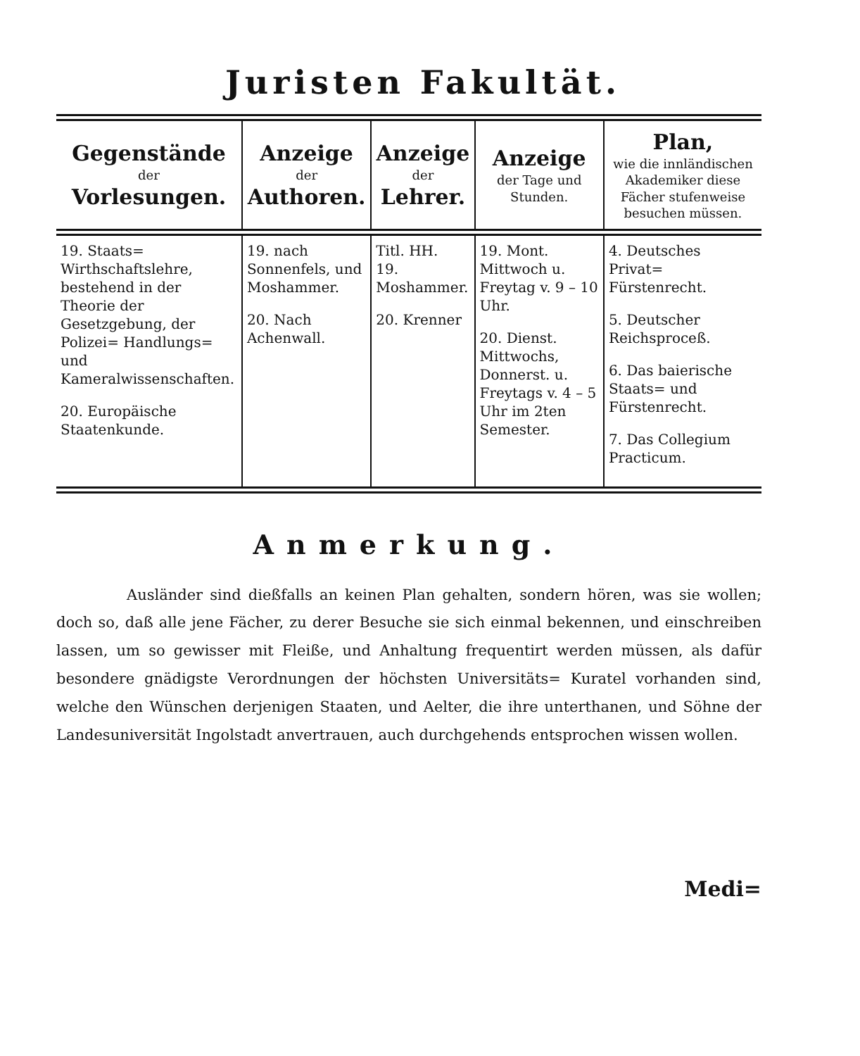Juristen Fakultät.
| Gegenstände der Vorlesungen. | Anzeige der Authoren. | Anzeige der Lehrer. | Anzeige der Tage und Stunden. | Plan, wie die innländischen Akademiker diese Fächer stufenweise besuchen müssen. |
| --- | --- | --- | --- | --- |
| 19. Staats= Wirthschaftslehre, bestehend in der Theorie der Gesetzgebung, der Polizei= Handlungs= und Kameralwissenschaften. 20. Europäische Staatenkunde. | 19. nach Sonnenfels, und Moshammer. 20. Nach Achenwall. | Titl. HH. 19. Moshammer. 20. Krenner | 19. Mont. Mittwoch u. Freytag v. 9 – 10 Uhr. 20. Dienst. Mittwochs, Donnerst. u. Freytags v. 4 – 5 Uhr im 2ten Semester. | 4. Deutsches Privat= Fürstenrecht. 5. Deutscher Reichsproceß. 6. Das baierische Staats= und Fürstenrecht. 7. Das Collegium Practicum. |
Anmerkung.
Ausländer sind dießfalls an keinen Plan gehalten, sondern hören, was sie wollen; doch so, daß alle jene Fächer, zu derer Besuche sie sich einmal bekennen, und einschreiben lassen, um so gewisser mit Fleiße, und Anhaltung frequentirt werden müssen, als dafür besondere gnädigste Verordnungen der höchsten Universitäts= Kuratel vorhanden sind, welche den Wünschen derjenigen Staaten, und Aelter, die ihre unterthanen, und Söhne der Landesuniversität Ingolstadt anvertrauen, auch durchgehends entsprochen wissen wollen.
Medi=